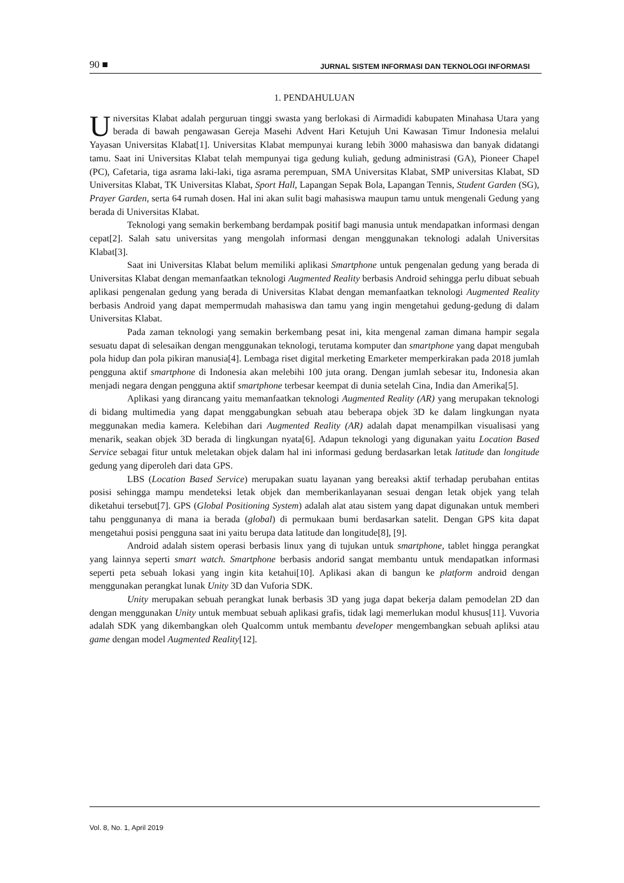90 ■ JURNAL SISTEM INFORMASI DAN TEKNOLOGI INFORMASI
1. PENDAHULUAN
Universitas Klabat adalah perguruan tinggi swasta yang berlokasi di Airmadidi kabupaten Minahasa Utara yang berada di bawah pengawasan Gereja Masehi Advent Hari Ketujuh Uni Kawasan Timur Indonesia melalui Yayasan Universitas Klabat[1]. Universitas Klabat mempunyai kurang lebih 3000 mahasiswa dan banyak didatangi tamu. Saat ini Universitas Klabat telah mempunyai tiga gedung kuliah, gedung administrasi (GA), Pioneer Chapel (PC), Cafetaria, tiga asrama laki-laki, tiga asrama perempuan, SMA Universitas Klabat, SMP universitas Klabat, SD Universitas Klabat, TK Universitas Klabat, Sport Hall, Lapangan Sepak Bola, Lapangan Tennis, Student Garden (SG), Prayer Garden, serta 64 rumah dosen. Hal ini akan sulit bagi mahasiswa maupun tamu untuk mengenali Gedung yang berada di Universitas Klabat.
Teknologi yang semakin berkembang berdampak positif bagi manusia untuk mendapatkan informasi dengan cepat[2]. Salah satu universitas yang mengolah informasi dengan menggunakan teknologi adalah Universitas Klabat[3].
Saat ini Universitas Klabat belum memiliki aplikasi Smartphone untuk pengenalan gedung yang berada di Universitas Klabat dengan memanfaatkan teknologi Augmented Reality berbasis Android sehingga perlu dibuat sebuah aplikasi pengenalan gedung yang berada di Universitas Klabat dengan memanfaatkan teknologi Augmented Reality berbasis Android yang dapat mempermudah mahasiswa dan tamu yang ingin mengetahui gedung-gedung di dalam Universitas Klabat.
Pada zaman teknologi yang semakin berkembang pesat ini, kita mengenal zaman dimana hampir segala sesuatu dapat di selesaikan dengan menggunakan teknologi, terutama komputer dan smartphone yang dapat mengubah pola hidup dan pola pikiran manusia[4]. Lembaga riset digital merketing Emarketer memperkirakan pada 2018 jumlah pengguna aktif smartphone di Indonesia akan melebihi 100 juta orang. Dengan jumlah sebesar itu, Indonesia akan menjadi negara dengan pengguna aktif smartphone terbesar keempat di dunia setelah Cina, India dan Amerika[5].
Aplikasi yang dirancang yaitu memanfaatkan teknologi Augmented Reality (AR) yang merupakan teknologi di bidang multimedia yang dapat menggabungkan sebuah atau beberapa objek 3D ke dalam lingkungan nyata meggunakan media kamera. Kelebihan dari Augmented Reality (AR) adalah dapat menampilkan visualisasi yang menarik, seakan objek 3D berada di lingkungan nyata[6]. Adapun teknologi yang digunakan yaitu Location Based Service sebagai fitur untuk meletakan objek dalam hal ini informasi gedung berdasarkan letak latitude dan longitude gedung yang diperoleh dari data GPS.
LBS (Location Based Service) merupakan suatu layanan yang bereaksi aktif terhadap perubahan entitas posisi sehingga mampu mendeteksi letak objek dan memberikanlayanan sesuai dengan letak objek yang telah diketahui tersebut[7]. GPS (Global Positioning System) adalah alat atau sistem yang dapat digunakan untuk memberi tahu penggunanya di mana ia berada (global) di permukaan bumi berdasarkan satelit. Dengan GPS kita dapat mengetahui posisi pengguna saat ini yaitu berupa data latitude dan longitude[8], [9].
Android adalah sistem operasi berbasis linux yang di tujukan untuk smartphone, tablet hingga perangkat yang lainnya seperti smart watch. Smartphone berbasis andorid sangat membantu untuk mendapatkan informasi seperti peta sebuah lokasi yang ingin kita ketahui[10]. Aplikasi akan di bangun ke platform android dengan menggunakan perangkat lunak Unity 3D dan Vuforia SDK.
Unity merupakan sebuah perangkat lunak berbasis 3D yang juga dapat bekerja dalam pemodelan 2D dan dengan menggunakan Unity untuk membuat sebuah aplikasi grafis, tidak lagi memerlukan modul khusus[11]. Vuvoria adalah SDK yang dikembangkan oleh Qualcomm untuk membantu developer mengembangkan sebuah apliksi atau game dengan model Augmented Reality[12].
Vol. 8, No. 1, April 2019